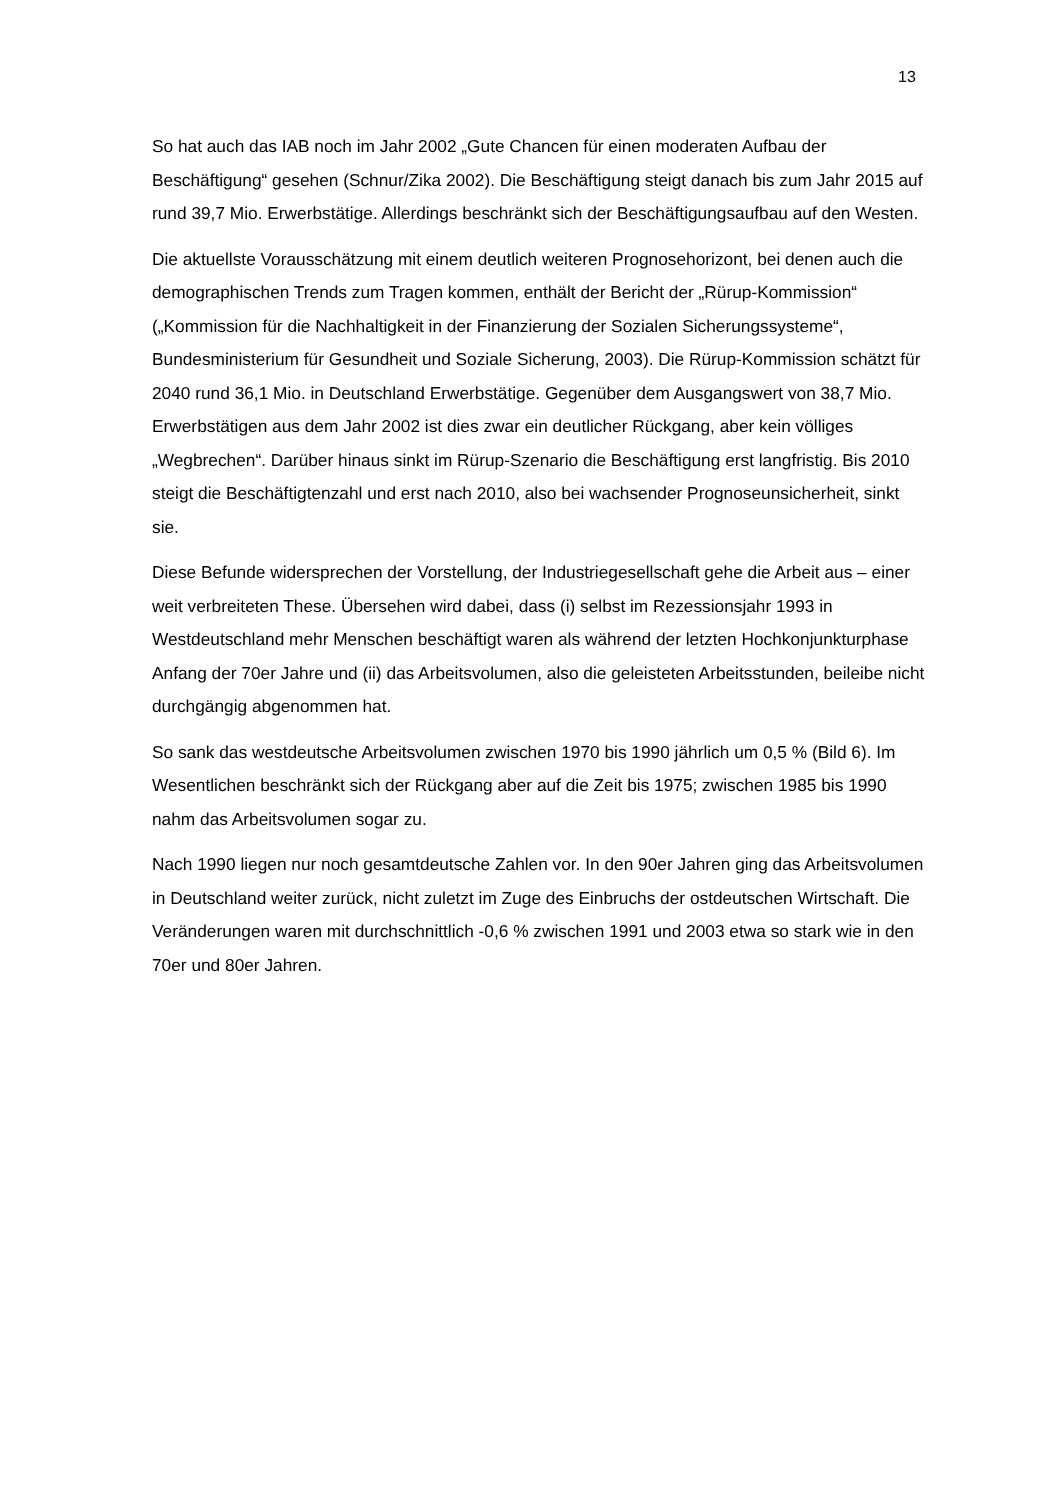13
So hat auch das IAB noch im Jahr 2002 „Gute Chancen für einen moderaten Aufbau der Beschäftigung“ gesehen (Schnur/Zika 2002). Die Beschäftigung steigt danach bis zum Jahr 2015 auf rund 39,7 Mio. Erwerbstätige. Allerdings beschränkt sich der Beschäftigungsaufbau auf den Westen.
Die aktuellste Vorausschätzung mit einem deutlich weiteren Prognosehorizont, bei denen auch die demographischen Trends zum Tragen kommen, enthält der Bericht der „Rürup-Kommission“ („Kommission für die Nachhaltigkeit in der Finanzierung der Sozialen Sicherungssysteme“, Bundesministerium für Gesundheit und Soziale Sicherung, 2003). Die Rürup-Kommission schätzt für 2040 rund 36,1 Mio. in Deutschland Erwerbstätige. Gegenüber dem Ausgangswert von 38,7 Mio. Erwerbstätigen aus dem Jahr 2002 ist dies zwar ein deutlicher Rückgang, aber kein völliges „Wegbrechen“. Darüber hinaus sinkt im Rürup-Szenario die Beschäftigung erst langfristig. Bis 2010 steigt die Beschäftigtenzahl und erst nach 2010, also bei wachsender Prognoseunsicherheit, sinkt sie.
Diese Befunde widersprechen der Vorstellung, der Industriegesellschaft gehe die Arbeit aus – einer weit verbreiteten These. Übersehen wird dabei, dass (i) selbst im Rezessionsjahr 1993 in Westdeutschland mehr Menschen beschäftigt waren als während der letzten Hochkonjunkturphase Anfang der 70er Jahre und (ii) das Arbeitsvolumen, also die geleisteten Arbeitsstunden, beileibe nicht durchgängig abgenommen hat.
So sank das westdeutsche Arbeitsvolumen zwischen 1970 bis 1990 jährlich um 0,5 % (Bild 6). Im Wesentlichen beschränkt sich der Rückgang aber auf die Zeit bis 1975; zwischen 1985 bis 1990 nahm das Arbeitsvolumen sogar zu.
Nach 1990 liegen nur noch gesamtdeutsche Zahlen vor. In den 90er Jahren ging das Arbeitsvolumen in Deutschland weiter zurück, nicht zuletzt im Zuge des Einbruchs der ostdeutschen Wirtschaft. Die Veränderungen waren mit durchschnittlich -0,6 % zwischen 1991 und 2003 etwa so stark wie in den 70er und 80er Jahren.